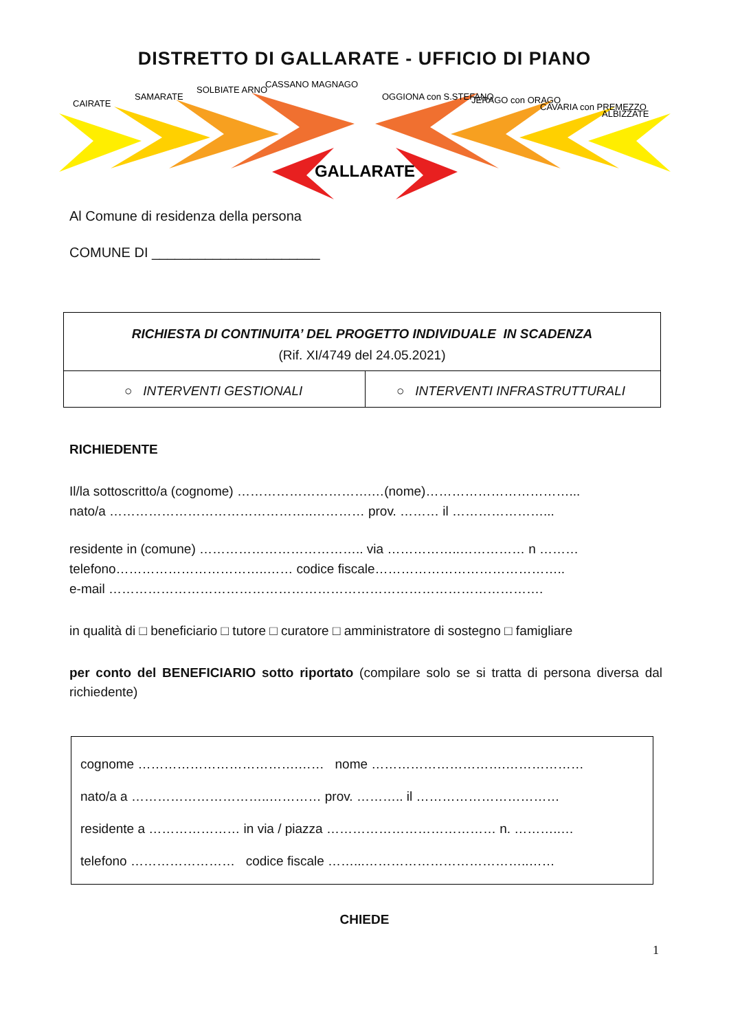DISTRETTO DI GALLARATE - UFFICIO DI PIANO
GALLARATE
CAIRATE
SAMARATE
SOLBIATE ARNO
CASSANO MAGNAGO
OGGIONA con S.STEFANO
JERAGO con ORAGO
CAVARIA con PREMEZZO
ALBIZZATE
Al Comune di residenza della persona
COMUNE DI ______________________
| RICHIESTA DI CONTINUITA’ DEL PROGETTO INDIVIDUALE IN SCADENZA (Rif. XI/4749 del 24.05.2021) | |
| ○ INTERVENTI GESTIONALI | ○ INTERVENTI INFRASTRUTTURALI |
RICHIEDENTE
Il/la sottoscritto/a (cognome) ………………………….…(nome)……………………………...
nato/a ………………………………………..………… prov. ……… il …………………...
residente in (comune) ……………………………….. via ……………..…………… n ………
telefono……………………………..…… codice fiscale……………………………………..
e-mail ……………………………………………………………………………………….
in qualità di □ beneficiario □ tutore □ curatore □ amministratore di sostegno □ famigliare
per conto del BENEFICIARIO sotto riportato (compilare solo se si tratta di persona diversa dal richiedente)
cognome ……………………………….…… nome ………………………….………………
nato/a a …………………………..………… prov. ……….. il ……………………………
residente a ………………… in via / piazza ………………………………… n. ………..…
telefono …………………… codice fiscale ……...………………………………..……
CHIEDE
1